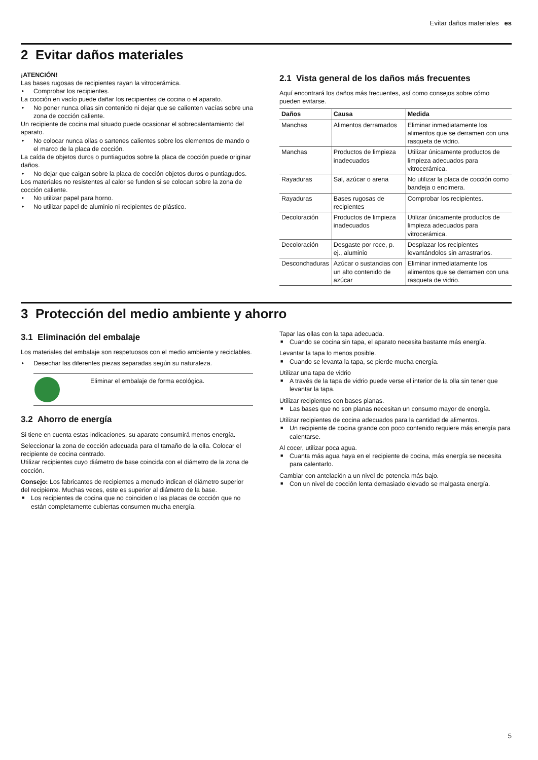Evitar daños materiales es
2 Evitar daños materiales
¡ATENCIÓN!
Las bases rugosas de recipientes rayan la vitrocerámica.
▸ Comprobar los recipientes.
La cocción en vacío puede dañar los recipientes de cocina o el aparato.
▸ No poner nunca ollas sin contenido ni dejar que se calienten vacías sobre una zona de cocción caliente.
Un recipiente de cocina mal situado puede ocasionar el sobrecalentamiento del aparato.
▸ No colocar nunca ollas o sartenes calientes sobre los elementos de mando o el marco de la placa de cocción.
La caída de objetos duros o puntiagudos sobre la placa de cocción puede originar daños.
▸ No dejar que caigan sobre la placa de cocción objetos duros o puntiagudos.
Los materiales no resistentes al calor se funden si se colocan sobre la zona de cocción caliente.
▸ No utilizar papel para horno.
▸ No utilizar papel de aluminio ni recipientes de plástico.
2.1 Vista general de los daños más frecuentes
Aquí encontrará los daños más frecuentes, así como consejos sobre cómo pueden evitarse.
| Daños | Causa | Medida |
| --- | --- | --- |
| Manchas | Alimentos derramados | Eliminar inmediatamente los alimentos que se derramen con una rasqueta de vidrio. |
| Manchas | Productos de limpieza inadecuados | Utilizar únicamente productos de limpieza adecuados para vitrocerámica. |
| Rayaduras | Sal, azúcar o arena | No utilizar la placa de cocción como bandeja o encimera. |
| Rayaduras | Bases rugosas de recipientes | Comprobar los recipientes. |
| Decoloración | Productos de limpieza inadecuados | Utilizar únicamente productos de limpieza adecuados para vitrocerámica. |
| Decoloración | Desgaste por roce, p. ej., aluminio | Desplazar los recipientes levantándolos sin arrastrarlos. |
| Desconchaduras | Azúcar o sustancias con un alto contenido de azúcar | Eliminar inmediatamente los alimentos que se derramen con una rasqueta de vidrio. |
3 Protección del medio ambiente y ahorro
3.1 Eliminación del embalaje
Los materiales del embalaje son respetuosos con el medio ambiente y reciclables.
▸ Desechar las diferentes piezas separadas según su naturaleza.
Eliminar el embalaje de forma ecológica.
3.2 Ahorro de energía
Si tiene en cuenta estas indicaciones, su aparato consumirá menos energía.
Seleccionar la zona de cocción adecuada para el tamaño de la olla. Colocar el recipiente de cocina centrado.
Utilizar recipientes cuyo diámetro de base coincida con el diámetro de la zona de cocción.
Consejo: Los fabricantes de recipientes a menudo indican el diámetro superior del recipiente. Muchas veces, este es superior al diámetro de la base.
■ Los recipientes de cocina que no coinciden o las placas de cocción que no están completamente cubiertas consumen mucha energía.
Tapar las ollas con la tapa adecuada.
■ Cuando se cocina sin tapa, el aparato necesita bastante más energía.
Levantar la tapa lo menos posible.
■ Cuando se levanta la tapa, se pierde mucha energía.
Utilizar una tapa de vidrio
■ A través de la tapa de vidrio puede verse el interior de la olla sin tener que levantar la tapa.
Utilizar recipientes con bases planas.
■ Las bases que no son planas necesitan un consumo mayor de energía.
Utilizar recipientes de cocina adecuados para la cantidad de alimentos.
■ Un recipiente de cocina grande con poco contenido requiere más energía para calentarse.
Al cocer, utilizar poca agua.
■ Cuanta más agua haya en el recipiente de cocina, más energía se necesita para calentarlo.
Cambiar con antelación a un nivel de potencia más bajo.
■ Con un nivel de cocción lenta demasiado elevado se malgasta energía.
5